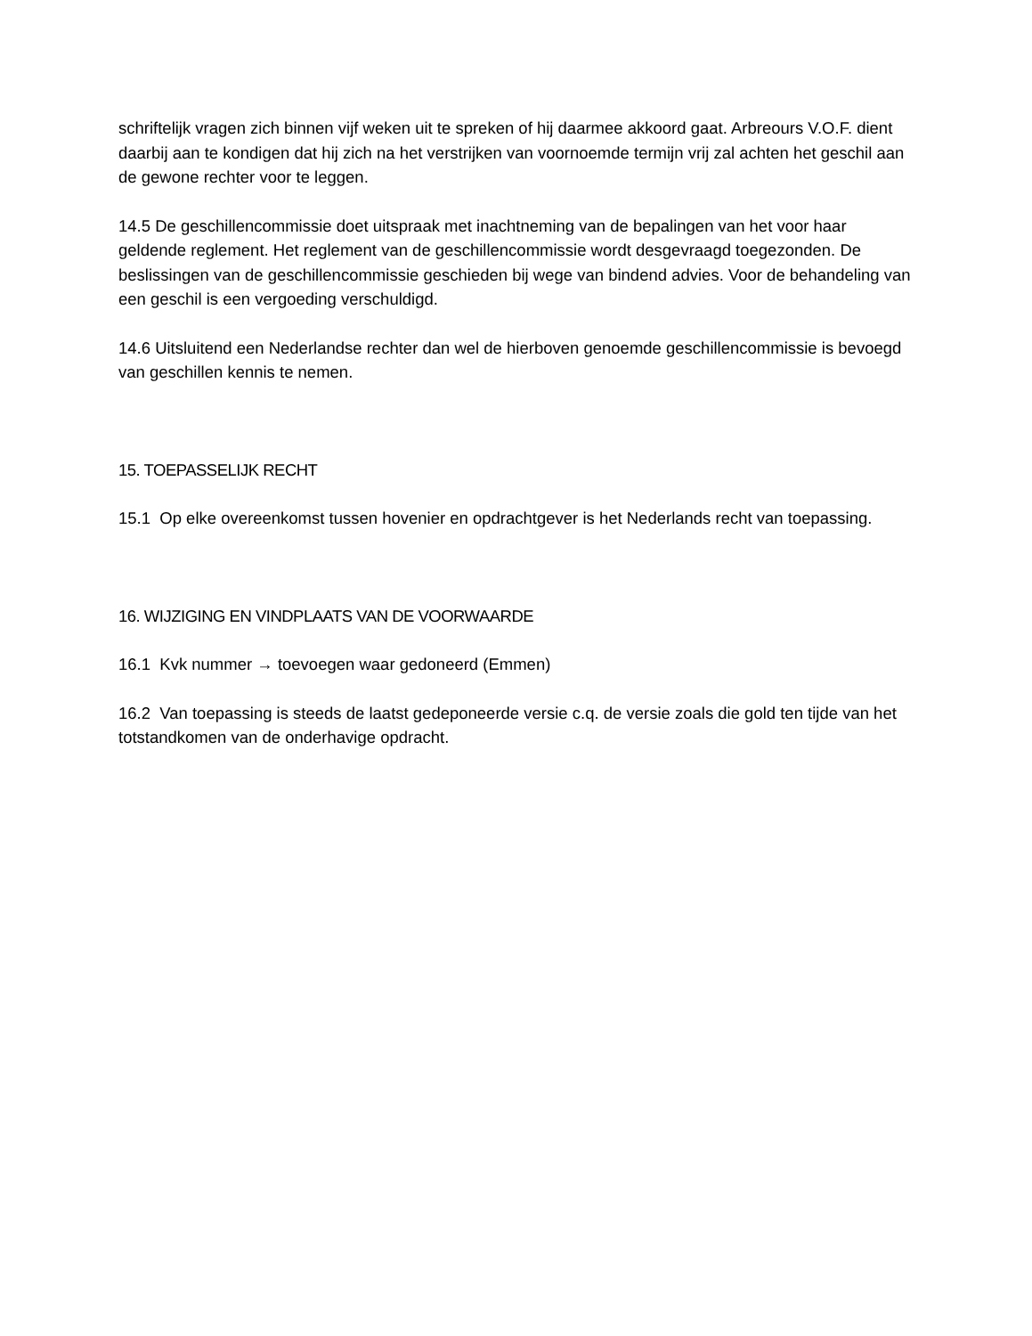schriftelijk vragen zich binnen vijf weken uit te spreken of hij daarmee akkoord gaat. Arbreours V.O.F. dient daarbij aan te kondigen dat hij zich na het verstrijken van voornoemde termijn vrij zal achten het geschil aan de gewone rechter voor te leggen.
14.5 De geschillencommissie doet uitspraak met inachtneming van de bepalingen van het voor haar geldende reglement. Het reglement van de geschillencommissie wordt desgevraagd toegezonden. De beslissingen van de geschillencommissie geschieden bij wege van bindend advies. Voor de behandeling van een geschil is een vergoeding verschuldigd.
14.6 Uitsluitend een Nederlandse rechter dan wel de hierboven genoemde geschillencommissie is bevoegd van geschillen kennis te nemen.
15. TOEPASSELIJK RECHT
15.1 Op elke overeenkomst tussen hovenier en opdrachtgever is het Nederlands recht van toepassing.
16. WIJZIGING EN VINDPLAATS VAN DE VOORWAARDE
16.1 Kvk nummer → toevoegen waar gedoneerd (Emmen)
16.2 Van toepassing is steeds de laatst gedeponeerde versie c.q. de versie zoals die gold ten tijde van het totstandkomen van de onderhavige opdracht.